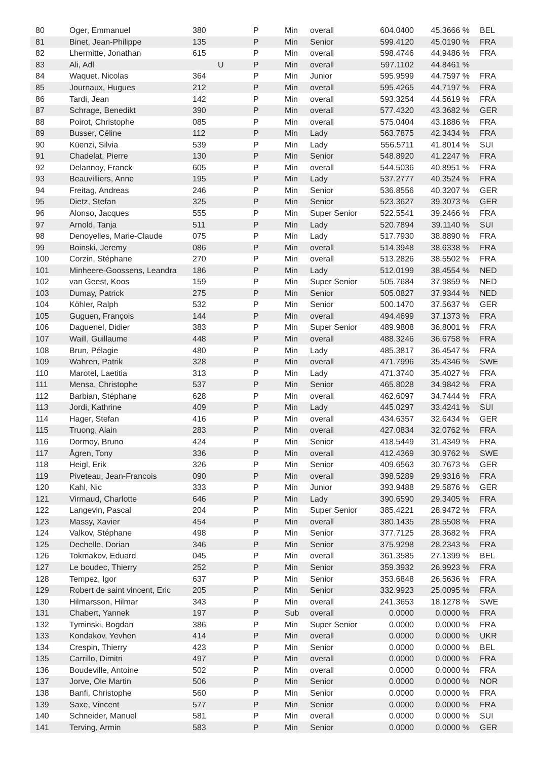| 80 | Oger, Emmanuel | 380 | | P | Min | overall | 604.0400 | 45.3666 % | BEL |
| 81 | Binet, Jean-Philippe | 135 | | P | Min | Senior | 599.4120 | 45.0190 % | FRA |
| 82 | Lhermitte, Jonathan | 615 | | P | Min | overall | 598.4746 | 44.9486 % | FRA |
| 83 | Ali, Adl | | U | P | Min | overall | 597.1102 | 44.8461 % | |
| 84 | Waquet, Nicolas | 364 | | P | Min | Junior | 595.9599 | 44.7597 % | FRA |
| 85 | Journaux, Hugues | 212 | | P | Min | overall | 595.4265 | 44.7197 % | FRA |
| 86 | Tardi, Jean | 142 | | P | Min | overall | 593.3254 | 44.5619 % | FRA |
| 87 | Schrage, Benedikt | 390 | | P | Min | overall | 577.4320 | 43.3682 % | GER |
| 88 | Poirot, Christophe | 085 | | P | Min | overall | 575.0404 | 43.1886 % | FRA |
| 89 | Busser, Cêline | 112 | | P | Min | Lady | 563.7875 | 42.3434 % | FRA |
| 90 | Küenzi, Silvia | 539 | | P | Min | Lady | 556.5711 | 41.8014 % | SUI |
| 91 | Chadelat, Pierre | 130 | | P | Min | Senior | 548.8920 | 41.2247 % | FRA |
| 92 | Delannoy, Franck | 605 | | P | Min | overall | 544.5036 | 40.8951 % | FRA |
| 93 | Beauvilliers, Anne | 195 | | P | Min | Lady | 537.2777 | 40.3524 % | FRA |
| 94 | Freitag, Andreas | 246 | | P | Min | Senior | 536.8556 | 40.3207 % | GER |
| 95 | Dietz, Stefan | 325 | | P | Min | Senior | 523.3627 | 39.3073 % | GER |
| 96 | Alonso, Jacques | 555 | | P | Min | Super Senior | 522.5541 | 39.2466 % | FRA |
| 97 | Arnold, Tanja | 511 | | P | Min | Lady | 520.7894 | 39.1140 % | SUI |
| 98 | Denoyelles, Marie-Claude | 075 | | P | Min | Lady | 517.7930 | 38.8890 % | FRA |
| 99 | Boinski, Jeremy | 086 | | P | Min | overall | 514.3948 | 38.6338 % | FRA |
| 100 | Corzin, Stéphane | 270 | | P | Min | overall | 513.2826 | 38.5502 % | FRA |
| 101 | Minheere-Goossens, Leandra | 186 | | P | Min | Lady | 512.0199 | 38.4554 % | NED |
| 102 | van Geest, Koos | 159 | | P | Min | Super Senior | 505.7684 | 37.9859 % | NED |
| 103 | Dumay, Patrick | 275 | | P | Min | Senior | 505.0827 | 37.9344 % | NED |
| 104 | Köhler, Ralph | 532 | | P | Min | Senior | 500.1470 | 37.5637 % | GER |
| 105 | Guguen, François | 144 | | P | Min | overall | 494.4699 | 37.1373 % | FRA |
| 106 | Daguenel, Didier | 383 | | P | Min | Super Senior | 489.9808 | 36.8001 % | FRA |
| 107 | Waill, Guillaume | 448 | | P | Min | overall | 488.3246 | 36.6758 % | FRA |
| 108 | Brun, Pélagie | 480 | | P | Min | Lady | 485.3817 | 36.4547 % | FRA |
| 109 | Wahren, Patrik | 328 | | P | Min | overall | 471.7996 | 35.4346 % | SWE |
| 110 | Marotel, Laetitia | 313 | | P | Min | Lady | 471.3740 | 35.4027 % | FRA |
| 111 | Mensa, Christophe | 537 | | P | Min | Senior | 465.8028 | 34.9842 % | FRA |
| 112 | Barbian, Stéphane | 628 | | P | Min | overall | 462.6097 | 34.7444 % | FRA |
| 113 | Jordi, Kathrine | 409 | | P | Min | Lady | 445.0297 | 33.4241 % | SUI |
| 114 | Hager, Stefan | 416 | | P | Min | overall | 434.6357 | 32.6434 % | GER |
| 115 | Truong, Alain | 283 | | P | Min | overall | 427.0834 | 32.0762 % | FRA |
| 116 | Dormoy, Bruno | 424 | | P | Min | Senior | 418.5449 | 31.4349 % | FRA |
| 117 | Ågren, Tony | 336 | | P | Min | overall | 412.4369 | 30.9762 % | SWE |
| 118 | Heigl, Erik | 326 | | P | Min | Senior | 409.6563 | 30.7673 % | GER |
| 119 | Piveteau, Jean-Francois | 090 | | P | Min | overall | 398.5289 | 29.9316 % | FRA |
| 120 | Kahl, Nic | 333 | | P | Min | Junior | 393.9488 | 29.5876 % | GER |
| 121 | Virmaud, Charlotte | 646 | | P | Min | Lady | 390.6590 | 29.3405 % | FRA |
| 122 | Langevin, Pascal | 204 | | P | Min | Super Senior | 385.4221 | 28.9472 % | FRA |
| 123 | Massy, Xavier | 454 | | P | Min | overall | 380.1435 | 28.5508 % | FRA |
| 124 | Valkov, Stéphane | 498 | | P | Min | Senior | 377.7125 | 28.3682 % | FRA |
| 125 | Dechelle, Dorian | 346 | | P | Min | Senior | 375.9298 | 28.2343 % | FRA |
| 126 | Tokmakov, Eduard | 045 | | P | Min | overall | 361.3585 | 27.1399 % | BEL |
| 127 | Le boudec, Thierry | 252 | | P | Min | Senior | 359.3932 | 26.9923 % | FRA |
| 128 | Tempez, Igor | 637 | | P | Min | Senior | 353.6848 | 26.5636 % | FRA |
| 129 | Robert de saint vincent, Eric | 205 | | P | Min | Senior | 332.9923 | 25.0095 % | FRA |
| 130 | Hilmarsson, Hilmar | 343 | | P | Min | overall | 241.3653 | 18.1278 % | SWE |
| 131 | Chabert, Yannek | 197 | | P | Sub | overall | 0.0000 | 0.0000 % | FRA |
| 132 | Tyminski, Bogdan | 386 | | P | Min | Super Senior | 0.0000 | 0.0000 % | FRA |
| 133 | Kondakov, Yevhen | 414 | | P | Min | overall | 0.0000 | 0.0000 % | UKR |
| 134 | Crespin, Thierry | 423 | | P | Min | Senior | 0.0000 | 0.0000 % | BEL |
| 135 | Carrillo, Dimitri | 497 | | P | Min | overall | 0.0000 | 0.0000 % | FRA |
| 136 | Boudeville, Antoine | 502 | | P | Min | overall | 0.0000 | 0.0000 % | FRA |
| 137 | Jorve, Ole Martin | 506 | | P | Min | Senior | 0.0000 | 0.0000 % | NOR |
| 138 | Banfi, Christophe | 560 | | P | Min | Senior | 0.0000 | 0.0000 % | FRA |
| 139 | Saxe, Vincent | 577 | | P | Min | Senior | 0.0000 | 0.0000 % | FRA |
| 140 | Schneider, Manuel | 581 | | P | Min | overall | 0.0000 | 0.0000 % | SUI |
| 141 | Terving, Armin | 583 | | P | Min | Senior | 0.0000 | 0.0000 % | GER |